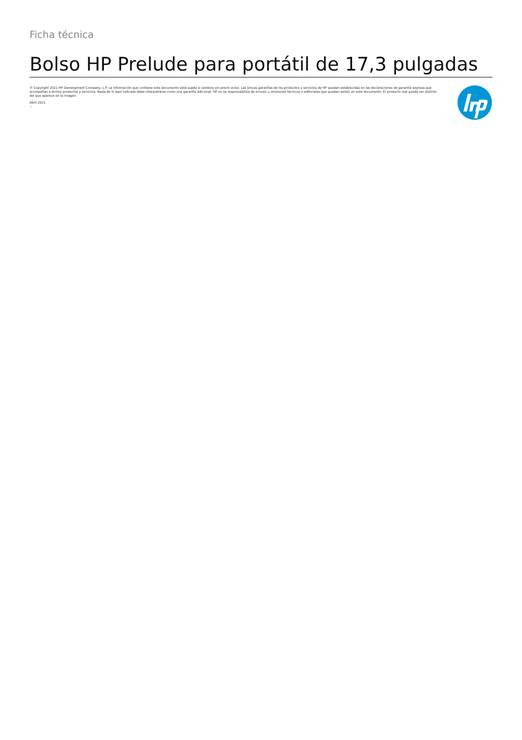Ficha técnica
Bolso HP Prelude para portátil de 17,3 pulgadas
© Copyright 2021 HP Development Company, L.P. La información que contiene este documento está sujeta a cambios sin previo aviso. Las únicas garantías de los productos y servicios de HP quedan establecidas en las declaraciones de garantía expresa que acompañan a dichos productos y servicios. Nada de lo aquí indicado debe interpretarse como una garantía adicional. HP no se responsabiliza de errores u omisiones técnicos o editoriales que puedan existir en este documento. El producto real puede ser distinto del que aparece en la imagen.
Abril 2021
--